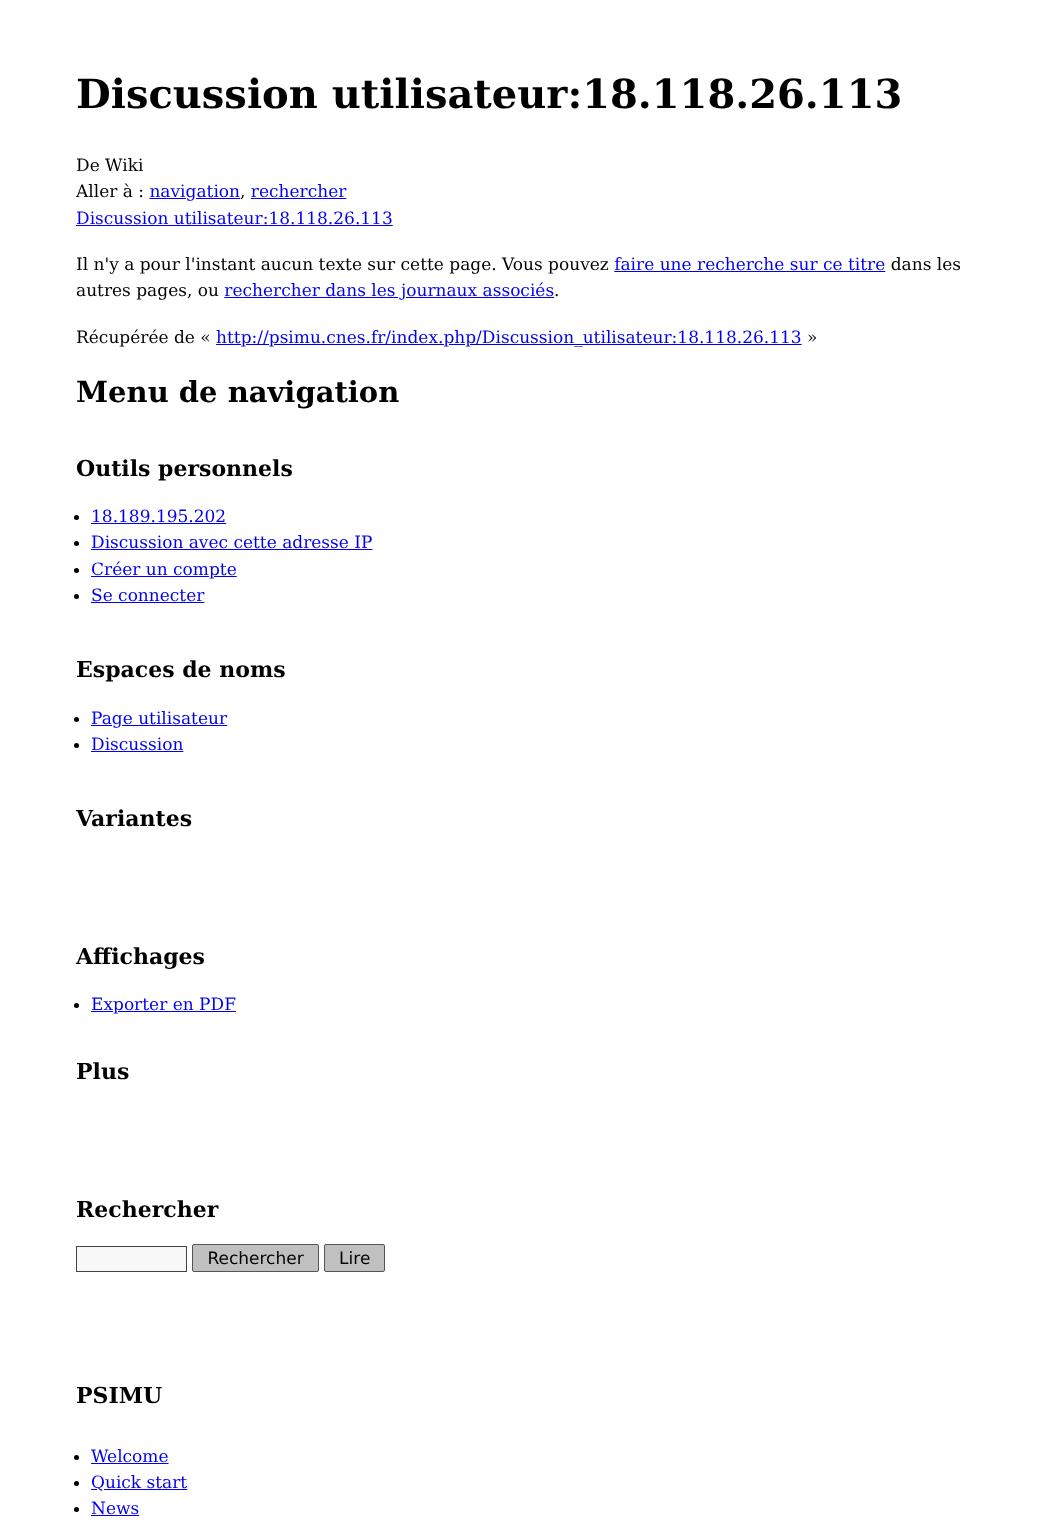Discussion utilisateur:18.118.26.113
De Wiki
Aller à : navigation, rechercher
Discussion utilisateur:18.118.26.113
Il n'y a pour l'instant aucun texte sur cette page. Vous pouvez faire une recherche sur ce titre dans les autres pages, ou rechercher dans les journaux associés.
Récupérée de « http://psimu.cnes.fr/index.php/Discussion_utilisateur:18.118.26.113 »
Menu de navigation
Outils personnels
18.189.195.202
Discussion avec cette adresse IP
Créer un compte
Se connecter
Espaces de noms
Page utilisateur
Discussion
Variantes
Affichages
Exporter en PDF
Plus
Rechercher
Rechercher Lire
PSIMU
Welcome
Quick start
News